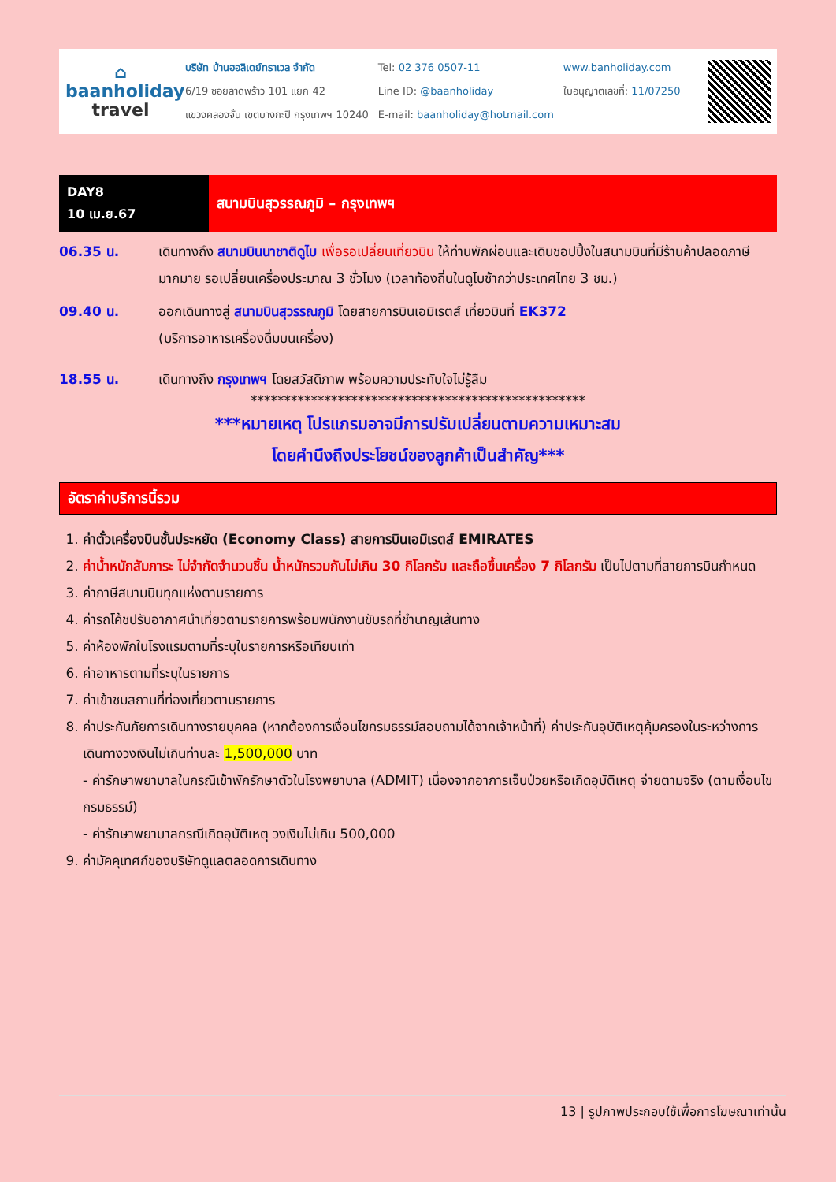⌂
baanholiday
travel
บริษัท บ้านฮอลิเดย์ทราเวล จำกัด
6/19 ซอยลาดพร้าว 101 แยก 42
แขวงคลองจั่น เขตบางกะปิ กรุงเทพฯ 10240
Tel: 02 376 0507-11
Line ID: @baanholiday
E-mail: baanholiday@hotmail.com
www.banholiday.com
ใบอนุญาตเลขที่: 11/07250
DAY8
10 เม.ย.67
สนามบินสุวรรณภูมิ – กรุงเทพฯ
06.35 น. เดินทางถึง สนามบินนาชาติดูไบ เพื่อรอเปลี่ยนเที่ยวบิน ให้ท่านพักผ่อนและเดินชอปปิ้งในสนามบินที่มีร้านค้าปลอดภาษีมากมาย รอเปลี่ยนเครื่องประมาณ 3 ชั่วโมง (เวลาท้องถิ่นในดูไบช้ากว่าประเทศไทย 3 ชม.)
09.40 น. ออกเดินทางสู่ สนามบินสุวรรณภูมิ โดยสายการบินเอมิเรตส์ เที่ยวบินที่ EK372
(บริการอาหารเครื่องดื่มบนเครื่อง)
18.55 น. เดินทางถึง กรุงเทพฯ โดยสวัสดิภาพ พร้อมความประทับใจไม่รู้ลืม
**************************************************
***หมายเหตุ โปรแกรมอาจมีการปรับเปลี่ยนตามความเหมาะสม
โดยคำนึงถึงประโยชน์ของลูกค้าเป็นสำคัญ***
อัตราค่าบริการนี้รวม
1. ค่าตั๋วเครื่องบินชั้นประหยัด (Economy Class) สายการบินเอมิเรตส์ EMIRATES
2. ค่าน้ำหนักสัมภาระ ไม่จำกัดจำนวนชิ้น น้ำหนักรวมกันไม่เกิน 30 กิโลกรัม และถือขึ้นเครื่อง 7 กิโลกรัม เป็นไปตามที่สายการบินกำหนด
3. ค่าภาษีสนามบินทุกแห่งตามรายการ
4. ค่ารถโค้ชปรับอากาศนำเที่ยวตามรายการพร้อมพนักงานขับรถที่ชำนาญเส้นทาง
5. ค่าห้องพักในโรงแรมตามที่ระบุในรายการหรือเทียบเท่า
6. ค่าอาหารตามที่ระบุในรายการ
7. ค่าเข้าชมสถานที่ท่องเที่ยวตามรายการ
8. ค่าประกันภัยการเดินทางรายบุคคล (หากต้องการเงื่อนไขกรมธรรม์สอบถามได้จากเจ้าหน้าที่) ค่าประกันอุบัติเหตุคุ้มครองในระหว่างการเดินทางวงเงินไม่เกินท่านละ 1,500,000 บาท
- ค่ารักษาพยาบาลในกรณีเข้าพักรักษาตัวในโรงพยาบาล (ADMIT) เนื่องจากอาการเจ็บป่วยหรือเกิดอุบัติเหตุ จ่ายตามจริง (ตามเงื่อนไขกรมธรรม์)
- ค่ารักษาพยาบาลกรณีเกิดอุบัติเหตุ วงเงินไม่เกิน 500,000
9. ค่ามัคคุเทศก์ของบริษัทดูแลตลอดการเดินทาง
13 | รูปภาพประกอบใช้เพื่อการโฆษณาเท่านั้น